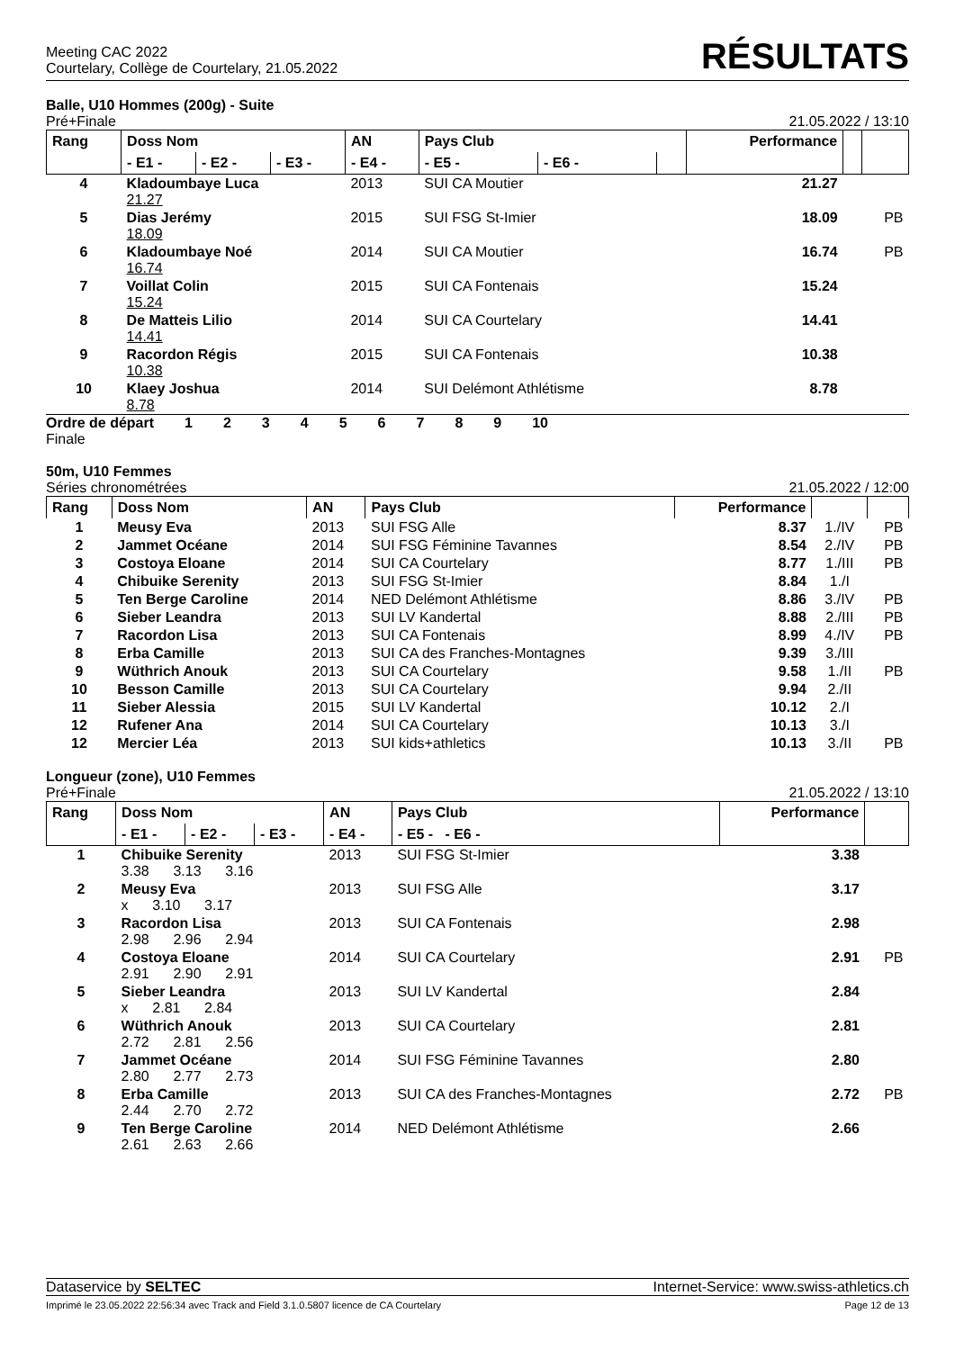Meeting CAC 2022
Courtelary, Collège de Courtelary, 21.05.2022
RÉSULTATS
Balle, U10 Hommes (200g) - Suite
Pré+Finale 21.05.2022 / 13:10
| Rang | Doss Nom | | | AN | Pays Club | | | Performance | | |
| --- | --- | --- | --- | --- | --- | --- | --- | --- | --- | --- |
| | - E1 - | - E2 - | - E3 - | - E4 - | - E5 - | - E6 - | | | | |
| 4 | Kladoumbaye Luca 21.27 | | | 2013 | SUI CA Moutier | | | 21.27 | | |
| 5 | Dias Jerémy 18.09 | | | 2015 | SUI FSG St-Imier | | | 18.09 | | PB |
| 6 | Kladoumbaye Noé 16.74 | | | 2014 | SUI CA Moutier | | | 16.74 | | PB |
| 7 | Voillat Colin 15.24 | | | 2015 | SUI CA Fontenais | | | 15.24 | | |
| 8 | De Matteis Lilio 14.41 | | | 2014 | SUI CA Courtelary | | | 14.41 | | |
| 9 | Racordon Régis 10.38 | | | 2015 | SUI CA Fontenais | | | 10.38 | | |
| 10 | Klaey Joshua 8.78 | | | 2014 | SUI Delémont Athlétisme | | | 8.78 | | |
Ordre de départ 123456789 10
Finale
50m, U10 Femmes
Séries chronométrées 21.05.2022 / 12:00
| Rang | Doss Nom | AN | Pays Club | Performance | | |
| --- | --- | --- | --- | --- | --- | --- |
| 1 | Meusy Eva | 2013 | SUI FSG Alle | 8.37 | 1./IV | PB |
| 2 | Jammet Océane | 2014 | SUI FSG Féminine Tavannes | 8.54 | 2./IV | PB |
| 3 | Costoya Eloane | 2014 | SUI CA Courtelary | 8.77 | 1./III | PB |
| 4 | Chibuike Serenity | 2013 | SUI FSG St-Imier | 8.84 | 1./I | |
| 5 | Ten Berge Caroline | 2014 | NED Delémont Athlétisme | 8.86 | 3./IV | PB |
| 6 | Sieber Leandra | 2013 | SUI LV Kandertal | 8.88 | 2./III | PB |
| 7 | Racordon Lisa | 2013 | SUI CA Fontenais | 8.99 | 4./IV | PB |
| 8 | Erba Camille | 2013 | SUI CA des Franches-Montagnes | 9.39 | 3./III | |
| 9 | Wüthrich Anouk | 2013 | SUI CA Courtelary | 9.58 | 1./II | PB |
| 10 | Besson Camille | 2013 | SUI CA Courtelary | 9.94 | 2./II | |
| 11 | Sieber Alessia | 2015 | SUI LV Kandertal | 10.12 | 2./I | |
| 12 | Rufener Ana | 2014 | SUI CA Courtelary | 10.13 | 3./I | |
| 12 | Mercier Léa | 2013 | SUI kids+athletics | 10.13 | 3./II | PB |
Longueur (zone), U10 Femmes
Pré+Finale 21.05.2022 / 13:10
| Rang | Doss Nom | | | AN | Pays Club | Performance | |
| --- | --- | --- | --- | --- | --- | --- | --- |
| | - E1 - | - E2 - | - E3 - | - E4 - | - E5 - - E6 - | | |
| 1 | Chibuike Serenity 3.38 3.13 3.16 | | | 2013 | SUI FSG St-Imier | 3.38 | |
| 2 | Meusy Eva x 3.10 3.17 | | | 2013 | SUI FSG Alle | 3.17 | |
| 3 | Racordon Lisa 2.98 2.96 2.94 | | | 2013 | SUI CA Fontenais | 2.98 | |
| 4 | Costoya Eloane 2.91 2.90 2.91 | | | 2014 | SUI CA Courtelary | 2.91 | PB |
| 5 | Sieber Leandra x 2.81 2.84 | | | 2013 | SUI LV Kandertal | 2.84 | |
| 6 | Wüthrich Anouk 2.72 2.81 2.56 | | | 2013 | SUI CA Courtelary | 2.81 | |
| 7 | Jammet Océane 2.80 2.77 2.73 | | | 2014 | SUI FSG Féminine Tavannes | 2.80 | |
| 8 | Erba Camille 2.44 2.70 2.72 | | | 2013 | SUI CA des Franches-Montagnes | 2.72 | PB |
| 9 | Ten Berge Caroline 2.61 2.63 2.66 | | | 2014 | NED Delémont Athlétisme | 2.66 | |
Dataservice by SELTEC Internet-Service: www.swiss-athletics.ch
Imprimé le 23.05.2022 22:56:34 avec Track and Field 3.1.0.5807 licence de CA Courtelary Page 12 de 13